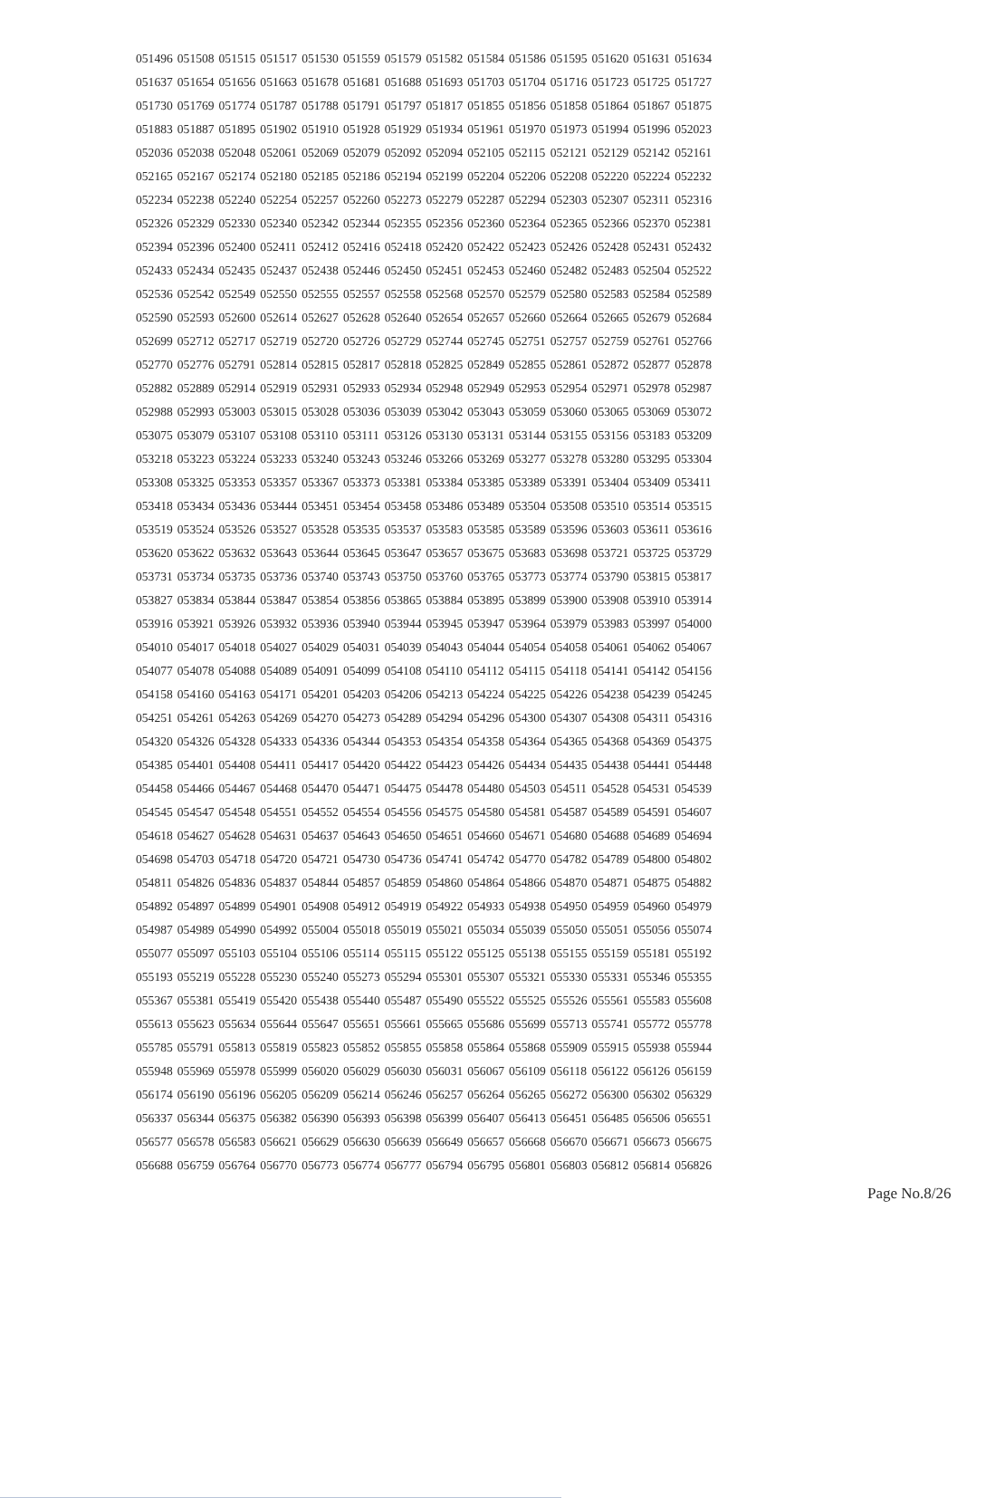| 051496 | 051508 | 051515 | 051517 | 051530 | 051559 | 051579 | 051582 | 051584 | 051586 | 051595 | 051620 | 051631 | 051634 |
| 051637 | 051654 | 051656 | 051663 | 051678 | 051681 | 051688 | 051693 | 051703 | 051704 | 051716 | 051723 | 051725 | 051727 |
| 051730 | 051769 | 051774 | 051787 | 051788 | 051791 | 051797 | 051817 | 051855 | 051856 | 051858 | 051864 | 051867 | 051875 |
| 051883 | 051887 | 051895 | 051902 | 051910 | 051928 | 051929 | 051934 | 051961 | 051970 | 051973 | 051994 | 051996 | 052023 |
| 052036 | 052038 | 052048 | 052061 | 052069 | 052079 | 052092 | 052094 | 052105 | 052115 | 052121 | 052129 | 052142 | 052161 |
| 052165 | 052167 | 052174 | 052180 | 052185 | 052186 | 052194 | 052199 | 052204 | 052206 | 052208 | 052220 | 052224 | 052232 |
| 052234 | 052238 | 052240 | 052254 | 052257 | 052260 | 052273 | 052279 | 052287 | 052294 | 052303 | 052307 | 052311 | 052316 |
| 052326 | 052329 | 052330 | 052340 | 052342 | 052344 | 052355 | 052356 | 052360 | 052364 | 052365 | 052366 | 052370 | 052381 |
| 052394 | 052396 | 052400 | 052411 | 052412 | 052416 | 052418 | 052420 | 052422 | 052423 | 052426 | 052428 | 052431 | 052432 |
| 052433 | 052434 | 052435 | 052437 | 052438 | 052446 | 052450 | 052451 | 052453 | 052460 | 052482 | 052483 | 052504 | 052522 |
| 052536 | 052542 | 052549 | 052550 | 052555 | 052557 | 052558 | 052568 | 052570 | 052579 | 052580 | 052583 | 052584 | 052589 |
| 052590 | 052593 | 052600 | 052614 | 052627 | 052628 | 052640 | 052654 | 052657 | 052660 | 052664 | 052665 | 052679 | 052684 |
| 052699 | 052712 | 052717 | 052719 | 052720 | 052726 | 052729 | 052744 | 052745 | 052751 | 052757 | 052759 | 052761 | 052766 |
| 052770 | 052776 | 052791 | 052814 | 052815 | 052817 | 052818 | 052825 | 052849 | 052855 | 052861 | 052872 | 052877 | 052878 |
| 052882 | 052889 | 052914 | 052919 | 052931 | 052933 | 052934 | 052948 | 052949 | 052953 | 052954 | 052971 | 052978 | 052987 |
| 052988 | 052993 | 053003 | 053015 | 053028 | 053036 | 053039 | 053042 | 053043 | 053059 | 053060 | 053065 | 053069 | 053072 |
| 053075 | 053079 | 053107 | 053108 | 053110 | 053111 | 053126 | 053130 | 053131 | 053144 | 053155 | 053156 | 053183 | 053209 |
| 053218 | 053223 | 053224 | 053233 | 053240 | 053243 | 053246 | 053266 | 053269 | 053277 | 053278 | 053280 | 053295 | 053304 |
| 053308 | 053325 | 053353 | 053357 | 053367 | 053373 | 053381 | 053384 | 053385 | 053389 | 053391 | 053404 | 053409 | 053411 |
| 053418 | 053434 | 053436 | 053444 | 053451 | 053454 | 053458 | 053486 | 053489 | 053504 | 053508 | 053510 | 053514 | 053515 |
| 053519 | 053524 | 053526 | 053527 | 053528 | 053535 | 053537 | 053583 | 053585 | 053589 | 053596 | 053603 | 053611 | 053616 |
| 053620 | 053622 | 053632 | 053643 | 053644 | 053645 | 053647 | 053657 | 053675 | 053683 | 053698 | 053721 | 053725 | 053729 |
| 053731 | 053734 | 053735 | 053736 | 053740 | 053743 | 053750 | 053760 | 053765 | 053773 | 053774 | 053790 | 053815 | 053817 |
| 053827 | 053834 | 053844 | 053847 | 053854 | 053856 | 053865 | 053884 | 053895 | 053899 | 053900 | 053908 | 053910 | 053914 |
| 053916 | 053921 | 053926 | 053932 | 053936 | 053940 | 053944 | 053945 | 053947 | 053964 | 053979 | 053983 | 053997 | 054000 |
| 054010 | 054017 | 054018 | 054027 | 054029 | 054031 | 054039 | 054043 | 054044 | 054054 | 054058 | 054061 | 054062 | 054067 |
| 054077 | 054078 | 054088 | 054089 | 054091 | 054099 | 054108 | 054110 | 054112 | 054115 | 054118 | 054141 | 054142 | 054156 |
| 054158 | 054160 | 054163 | 054171 | 054201 | 054203 | 054206 | 054213 | 054224 | 054225 | 054226 | 054238 | 054239 | 054245 |
| 054251 | 054261 | 054263 | 054269 | 054270 | 054273 | 054289 | 054294 | 054296 | 054300 | 054307 | 054308 | 054311 | 054316 |
| 054320 | 054326 | 054328 | 054333 | 054336 | 054344 | 054353 | 054354 | 054358 | 054364 | 054365 | 054368 | 054369 | 054375 |
| 054385 | 054401 | 054408 | 054411 | 054417 | 054420 | 054422 | 054423 | 054426 | 054434 | 054435 | 054438 | 054441 | 054448 |
| 054458 | 054466 | 054467 | 054468 | 054470 | 054471 | 054475 | 054478 | 054480 | 054503 | 054511 | 054528 | 054531 | 054539 |
| 054545 | 054547 | 054548 | 054551 | 054552 | 054554 | 054556 | 054575 | 054580 | 054581 | 054587 | 054589 | 054591 | 054607 |
| 054618 | 054627 | 054628 | 054631 | 054637 | 054643 | 054650 | 054651 | 054660 | 054671 | 054680 | 054688 | 054689 | 054694 |
| 054698 | 054703 | 054718 | 054720 | 054721 | 054730 | 054736 | 054741 | 054742 | 054770 | 054782 | 054789 | 054800 | 054802 |
| 054811 | 054826 | 054836 | 054837 | 054844 | 054857 | 054859 | 054860 | 054864 | 054866 | 054870 | 054871 | 054875 | 054882 |
| 054892 | 054897 | 054899 | 054901 | 054908 | 054912 | 054919 | 054922 | 054933 | 054938 | 054950 | 054959 | 054960 | 054979 |
| 054987 | 054989 | 054990 | 054992 | 055004 | 055018 | 055019 | 055021 | 055034 | 055039 | 055050 | 055051 | 055056 | 055074 |
| 055077 | 055097 | 055103 | 055104 | 055106 | 055114 | 055115 | 055122 | 055125 | 055138 | 055155 | 055159 | 055181 | 055192 |
| 055193 | 055219 | 055228 | 055230 | 055240 | 055273 | 055294 | 055301 | 055307 | 055321 | 055330 | 055331 | 055346 | 055355 |
| 055367 | 055381 | 055419 | 055420 | 055438 | 055440 | 055487 | 055490 | 055522 | 055525 | 055526 | 055561 | 055583 | 055608 |
| 055613 | 055623 | 055634 | 055644 | 055647 | 055651 | 055661 | 055665 | 055686 | 055699 | 055713 | 055741 | 055772 | 055778 |
| 055785 | 055791 | 055813 | 055819 | 055823 | 055852 | 055855 | 055858 | 055864 | 055868 | 055909 | 055915 | 055938 | 055944 |
| 055948 | 055969 | 055978 | 055999 | 056020 | 056029 | 056030 | 056031 | 056067 | 056109 | 056118 | 056122 | 056126 | 056159 |
| 056174 | 056190 | 056196 | 056205 | 056209 | 056214 | 056246 | 056257 | 056264 | 056265 | 056272 | 056300 | 056302 | 056329 |
| 056337 | 056344 | 056375 | 056382 | 056390 | 056393 | 056398 | 056399 | 056407 | 056413 | 056451 | 056485 | 056506 | 056551 |
| 056577 | 056578 | 056583 | 056621 | 056629 | 056630 | 056639 | 056649 | 056657 | 056668 | 056670 | 056671 | 056673 | 056675 |
| 056688 | 056759 | 056764 | 056770 | 056773 | 056774 | 056777 | 056794 | 056795 | 056801 | 056803 | 056812 | 056814 | 056826 |
Page No.8/26